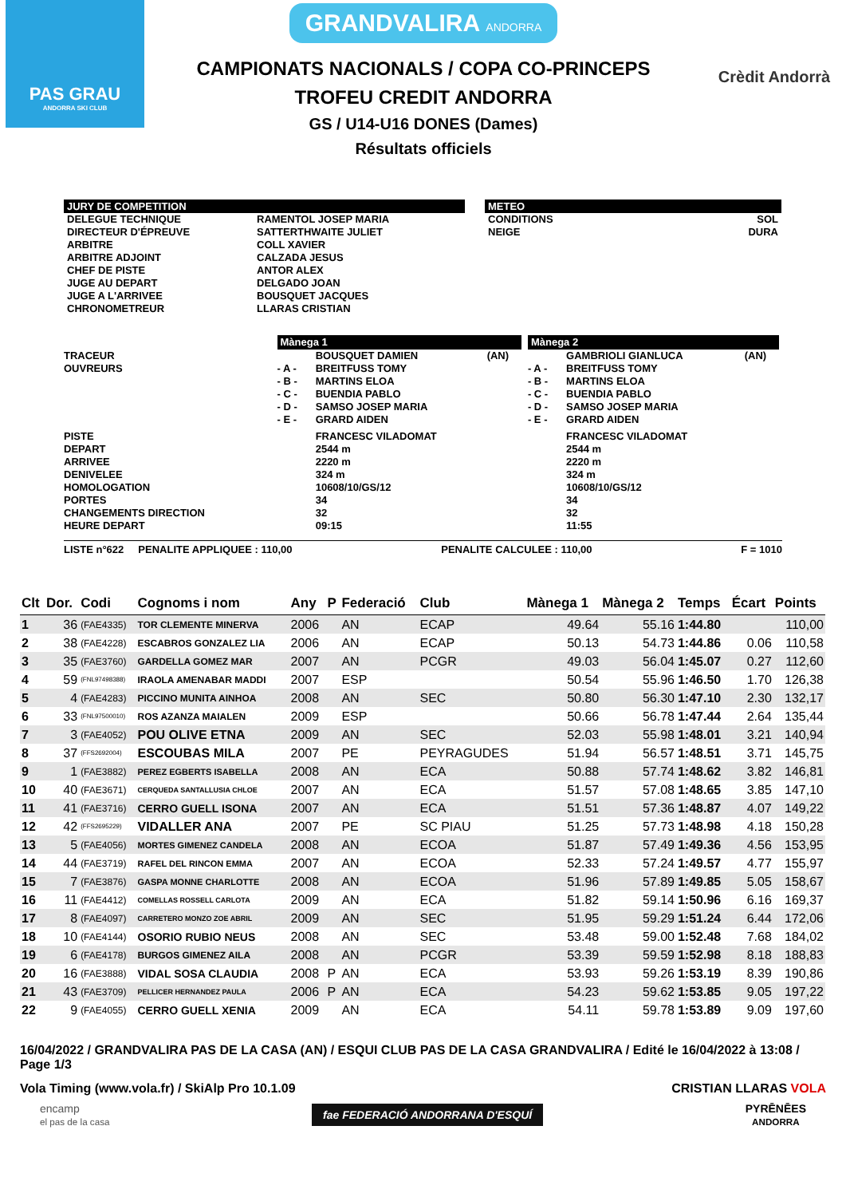PAS GRAU
ANDORRA SKI CLUB
GRANDVALIRA ANDORRA
CAMPIONATS NACIONALS / COPA CO-PRINCEPS
TROFEU CREDIT ANDORRA
GS / U14-U16 DONES (Dames)
Résultats officiels
Crèdit Andorrà
JURY DE COMPETITION
| DELEGUE TECHNIQUE DIRECTEUR D'ÉPREUVE ARBITRE ARBITRE ADJOINT CHEF DE PISTE JUGE AU DEPART JUGE A L'ARRIVEE CHRONOMETREUR | RAMENTOL JOSEP MARIA SATTERTHWAITE JULIET COLL XAVIER CALZADA JESUS ANTOR ALEX DELGADO JOAN BOUSQUET JACQUES LLARAS CRISTIAN |
METEO
| CONDITIONS NEIGE | SOL DURA |
| | Mànega 1 | | | Mànega 2 | | |
| TRACEUR OUVREURS | - A - - B - - C - - D - - E - | BOUSQUET DAMIEN BREITFUSS TOMY MARTINS ELOA BUENDIA PABLO SAMSO JOSEP MARIA GRARD AIDEN | (AN) | - A - - B - - C - - D - - E - | GAMBRIOLI GIANLUCA BREITFUSS TOMY MARTINS ELOA BUENDIA PABLO SAMSO JOSEP MARIA GRARD AIDEN | (AN) |
| PISTE DEPART ARRIVEE DENIVELEE HOMOLOGATION PORTES CHANGEMENTS DIRECTION HEURE DEPART | | FRANCESC VILADOMAT 2544 m 2220 m 324 m 10608/10/GS/12 34 32 09:15 | | | FRANCESC VILADOMAT 2544 m 2220 m 324 m 10608/10/GS/12 34 32 11:55 | |
LISTE n°622 PENALITE APPLIQUEE : 110,00 PENALITE CALCULEE : 110,00 F = 1010
| Clt | Dor. | Codi | Cognoms i nom | Any | P | Federació | Club | Mànega 1 | Mànega 2 | Temps | Écart | Points |
| --- | --- | --- | --- | --- | --- | --- | --- | --- | --- | --- | --- | --- |
| 1 | 36 | (FAE4335) | TOR CLEMENTE MINERVA | 2006 | | AN | ECAP | 49.64 | 55.16 | 1:44.80 | | 110,00 |
| 2 | 38 | (FAE4228) | ESCABROS GONZALEZ LIA | 2006 | | AN | ECAP | 50.13 | 54.73 | 1:44.86 | 0.06 | 110,58 |
| 3 | 35 | (FAE3760) | GARDELLA GOMEZ MAR | 2007 | | AN | PCGR | 49.03 | 56.04 | 1:45.07 | 0.27 | 112,60 |
| 4 | 59 | (FNL97498388) | IRAOLA AMENABAR MADDI | 2007 | | ESP | | 50.54 | 55.96 | 1:46.50 | 1.70 | 126,38 |
| 5 | 4 | (FAE4283) | PICCINO MUNITA AINHOA | 2008 | | AN | SEC | 50.80 | 56.30 | 1:47.10 | 2.30 | 132,17 |
| 6 | 33 | (FNL97500010) | ROS AZANZA MAIALEN | 2009 | | ESP | | 50.66 | 56.78 | 1:47.44 | 2.64 | 135,44 |
| 7 | 3 | (FAE4052) | POU OLIVE ETNA | 2009 | | AN | SEC | 52.03 | 55.98 | 1:48.01 | 3.21 | 140,94 |
| 8 | 37 | (FFS2692004) | ESCOUBAS MILA | 2007 | | PE | PEYRAGUDES | 51.94 | 56.57 | 1:48.51 | 3.71 | 145,75 |
| 9 | 1 | (FAE3882) | PEREZ EGBERTS ISABELLA | 2008 | | AN | ECA | 50.88 | 57.74 | 1:48.62 | 3.82 | 146,81 |
| 10 | 40 | (FAE3671) | CERQUEDA SANTALLUSIA CHLOE | 2007 | | AN | ECA | 51.57 | 57.08 | 1:48.65 | 3.85 | 147,10 |
| 11 | 41 | (FAE3716) | CERRO GUELL ISONA | 2007 | | AN | ECA | 51.51 | 57.36 | 1:48.87 | 4.07 | 149,22 |
| 12 | 42 | (FFS2695229) | VIDALLER ANA | 2007 | | PE | SC PIAU | 51.25 | 57.73 | 1:48.98 | 4.18 | 150,28 |
| 13 | 5 | (FAE4056) | MORTES GIMENEZ CANDELA | 2008 | | AN | ECOA | 51.87 | 57.49 | 1:49.36 | 4.56 | 153,95 |
| 14 | 44 | (FAE3719) | RAFEL DEL RINCON EMMA | 2007 | | AN | ECOA | 52.33 | 57.24 | 1:49.57 | 4.77 | 155,97 |
| 15 | 7 | (FAE3876) | GASPA MONNE CHARLOTTE | 2008 | | AN | ECOA | 51.96 | 57.89 | 1:49.85 | 5.05 | 158,67 |
| 16 | 11 | (FAE4412) | COMELLAS ROSSELL CARLOTA | 2009 | | AN | ECA | 51.82 | 59.14 | 1:50.96 | 6.16 | 169,37 |
| 17 | 8 | (FAE4097) | CARRETERO MONZO ZOE ABRIL | 2009 | | AN | SEC | 51.95 | 59.29 | 1:51.24 | 6.44 | 172,06 |
| 18 | 10 | (FAE4144) | OSORIO RUBIO NEUS | 2008 | | AN | SEC | 53.48 | 59.00 | 1:52.48 | 7.68 | 184,02 |
| 19 | 6 | (FAE4178) | BURGOS GIMENEZ AILA | 2008 | | AN | PCGR | 53.39 | 59.59 | 1:52.98 | 8.18 | 188,83 |
| 20 | 16 | (FAE3888) | VIDAL SOSA CLAUDIA | 2008 | P | AN | ECA | 53.93 | 59.26 | 1:53.19 | 8.39 | 190,86 |
| 21 | 43 | (FAE3709) | PELLICER HERNANDEZ PAULA | 2006 | P | AN | ECA | 54.23 | 59.62 | 1:53.85 | 9.05 | 197,22 |
| 22 | 9 | (FAE4055) | CERRO GUELL XENIA | 2009 | | AN | ECA | 54.11 | 59.78 | 1:53.89 | 9.09 | 197,60 |
16/04/2022 / GRANDVALIRA PAS DE LA CASA (AN) / ESQUI CLUB PAS DE LA CASA GRANDVALIRA / Edité le 16/04/2022 à 13:08 / Page 1/3
Vola Timing (www.vola.fr) / SkiAlp Pro 10.1.09 CRISTIAN LLARAS VOLA
encamp
el pas de la casa
fae FEDERACIÓ ANDORRANA D'ESQUÍ
PYRĒNĒES
ANDORRA